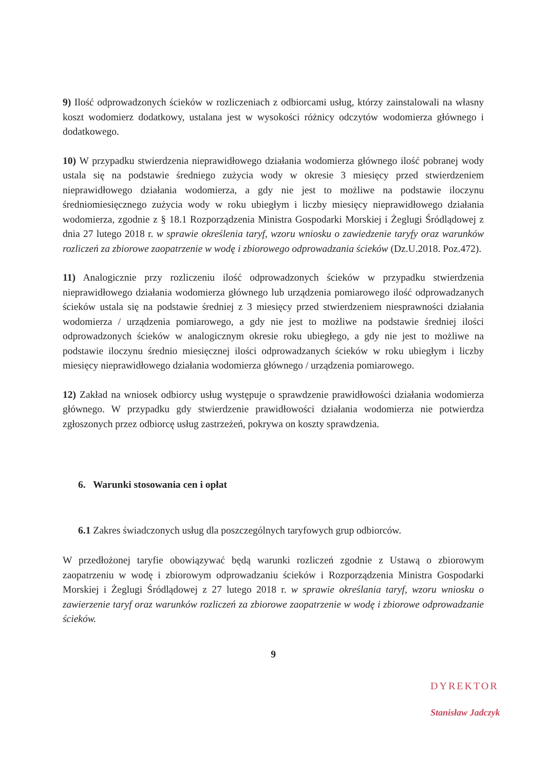9) Ilość odprowadzonych ścieków w rozliczeniach z odbiorcami usług, którzy zainstalowali na własny koszt wodomierz dodatkowy, ustalana jest w wysokości różnicy odczytów wodomierza głównego i dodatkowego.
10) W przypadku stwierdzenia nieprawidłowego działania wodomierza głównego ilość pobranej wody ustala się na podstawie średniego zużycia wody w okresie 3 miesięcy przed stwierdzeniem nieprawidłowego działania wodomierza, a gdy nie jest to możliwe na podstawie iloczynu średniomiesięcznego zużycia wody w roku ubiegłym i liczby miesięcy nieprawidłowego działania wodomierza, zgodnie z § 18.1 Rozporządzenia Ministra Gospodarki Morskiej i Żeglugi Śródlądowej z dnia 27 lutego 2018 r. w sprawie określenia taryf, wzoru wniosku o zawiedzenie taryfy oraz warunków rozliczeń za zbiorowe zaopatrzenie w wodę i zbiorowego odprowadzania ścieków (Dz.U.2018. Poz.472).
11) Analogicznie przy rozliczeniu ilość odprowadzonych ścieków w przypadku stwierdzenia nieprawidłowego działania wodomierza głównego lub urządzenia pomiarowego ilość odprowadzanych ścieków ustala się na podstawie średniej z 3 miesięcy przed stwierdzeniem niesprawności działania wodomierza / urządzenia pomiarowego, a gdy nie jest to możliwe na podstawie średniej ilości odprowadzonych ścieków w analogicznym okresie roku ubiegłego, a gdy nie jest to możliwe na podstawie iloczynu średnio miesięcznej ilości odprowadzanych ścieków w roku ubiegłym i liczby miesięcy nieprawidłowego działania wodomierza głównego / urządzenia pomiarowego.
12) Zakład na wniosek odbiorcy usług występuje o sprawdzenie prawidłowości działania wodomierza głównego. W przypadku gdy stwierdzenie prawidłowości działania wodomierza nie potwierdza zgłoszonych przez odbiorcę usług zastrzeżeń, pokrywa on koszty sprawdzenia.
6. Warunki stosowania cen i opłat
6.1 Zakres świadczonych usług dla poszczególnych taryfowych grup odbiorców.
W przedłożonej taryfie obowiązywać będą warunki rozliczeń zgodnie z Ustawą o zbiorowym zaopatrzeniu w wodę i zbiorowym odprowadzaniu ścieków i Rozporządzenia Ministra Gospodarki Morskiej i Żeglugi Śródlądowej z 27 lutego 2018 r. w sprawie określania taryf, wzoru wniosku o zawierzenie taryf oraz warunków rozliczeń za zbiorowe zaopatrzenie w wodę i zbiorowe odprowadzanie ścieków.
9
DYREKTOR
Stanisław Jadczyk